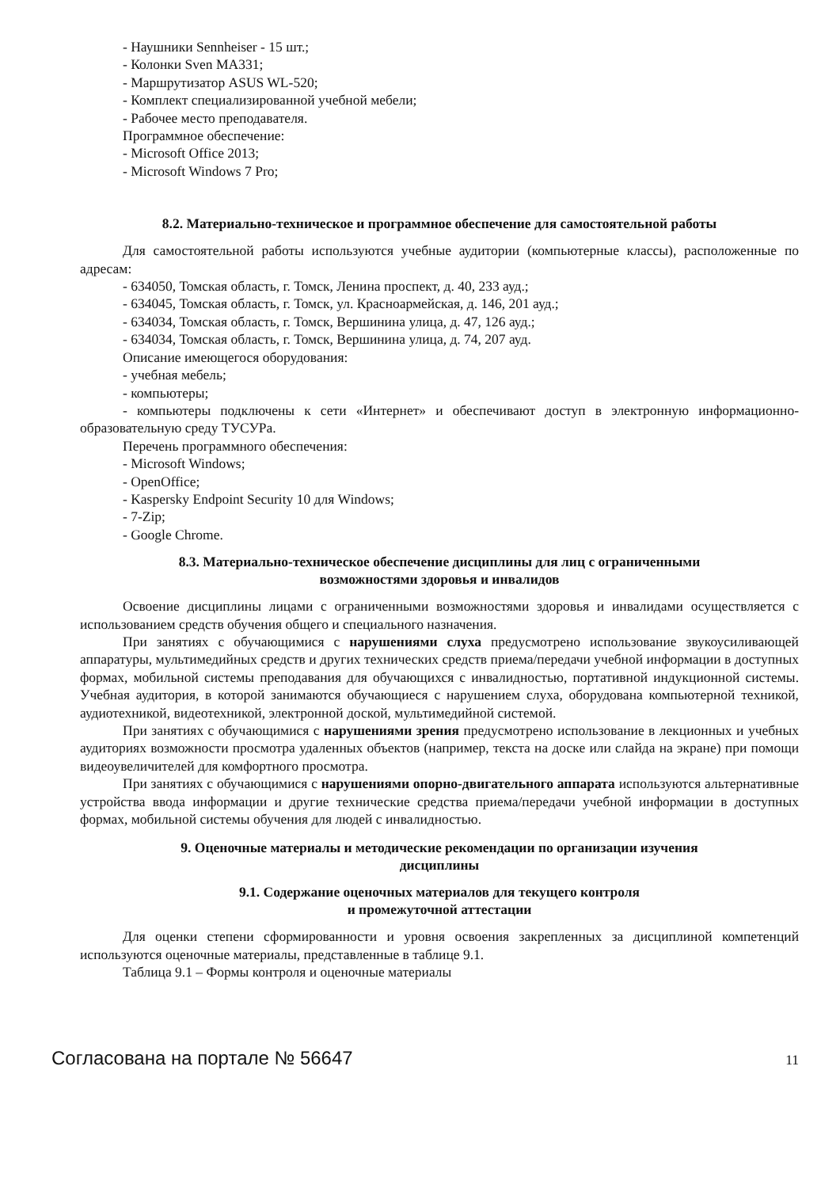- Наушники Sennheiser - 15 шт.;
- Колонки Sven MA331;
- Маршрутизатор ASUS WL-520;
- Комплект специализированной учебной мебели;
- Рабочее место преподавателя.
Программное обеспечение:
- Microsoft Office 2013;
- Microsoft Windows 7 Pro;
8.2. Материально-техническое и программное обеспечение для самостоятельной работы
Для самостоятельной работы используются учебные аудитории (компьютерные классы), расположенные по адресам:
- 634050, Томская область, г. Томск, Ленина проспект, д. 40, 233 ауд.;
- 634045, Томская область, г. Томск, ул. Красноармейская, д. 146, 201 ауд.;
- 634034, Томская область, г. Томск, Вершинина улица, д. 47, 126 ауд.;
- 634034, Томская область, г. Томск, Вершинина улица, д. 74, 207 ауд.
Описание имеющегося оборудования:
- учебная мебель;
- компьютеры;
- компьютеры подключены к сети «Интернет» и обеспечивают доступ в электронную информационно-образовательную среду ТУСУРа.
Перечень программного обеспечения:
- Microsoft Windows;
- OpenOffice;
- Kaspersky Endpoint Security 10 для Windows;
- 7-Zip;
- Google Chrome.
8.3. Материально-техническое обеспечение дисциплины для лиц с ограниченными
возможностями здоровья и инвалидов
Освоение дисциплины лицами с ограниченными возможностями здоровья и инвалидами осуществляется с использованием средств обучения общего и специального назначения.
При занятиях с обучающимися с нарушениями слуха предусмотрено использование звукоусиливающей аппаратуры, мультимедийных средств и других технических средств приема/передачи учебной информации в доступных формах, мобильной системы преподавания для обучающихся с инвалидностью, портативной индукционной системы. Учебная аудитория, в которой занимаются обучающиеся с нарушением слуха, оборудована компьютерной техникой, аудиотехникой, видеотехникой, электронной доской, мультимедийной системой.
При занятиях с обучающимися с нарушениями зрения предусмотрено использование в лекционных и учебных аудиториях возможности просмотра удаленных объектов (например, текста на доске или слайда на экране) при помощи видеоувеличителей для комфортного просмотра.
При занятиях с обучающимися с нарушениями опорно-двигательного аппарата используются альтернативные устройства ввода информации и другие технические средства приема/передачи учебной информации в доступных формах, мобильной системы обучения для людей с инвалидностью.
9. Оценочные материалы и методические рекомендации по организации изучения
дисциплины
9.1. Содержание оценочных материалов для текущего контроля
и промежуточной аттестации
Для оценки степени сформированности и уровня освоения закрепленных за дисциплиной компетенций используются оценочные материалы, представленные в таблице 9.1.
Таблица 9.1 – Формы контроля и оценочные материалы
Согласована на портале № 56647 11